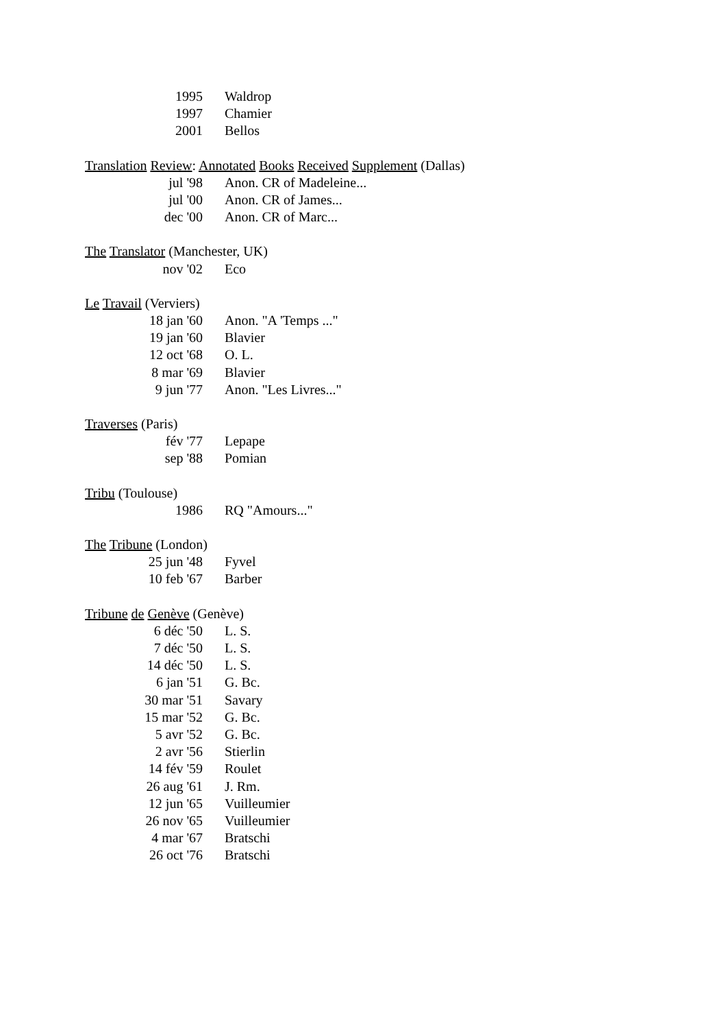| 1995 | Waldrop |
| 1997 | Chamier |
| 2001 | Bellos |
Translation Review: Annotated Books Received Supplement (Dallas)
| jul '98 | Anon. CR of Madeleine... |
| jul '00 | Anon. CR of James... |
| dec '00 | Anon. CR of Marc... |
The Translator (Manchester, UK)
| nov '02 | Eco |
Le Travail (Verviers)
| 18 jan '60 | Anon. "A 'Temps ..." |
| 19 jan '60 | Blavier |
| 12 oct '68 | O. L. |
| 8 mar '69 | Blavier |
| 9 jun '77 | Anon. "Les Livres..." |
Traverses (Paris)
| fév '77 | Lepape |
| sep '88 | Pomian |
Tribu (Toulouse)
| 1986 | RQ "Amours..." |
The Tribune (London)
| 25 jun '48 | Fyvel |
| 10 feb '67 | Barber |
Tribune de Genève (Genève)
| 6 déc '50 | L. S. |
| 7 déc '50 | L. S. |
| 14 déc '50 | L. S. |
| 6 jan '51 | G. Bc. |
| 30 mar '51 | Savary |
| 15 mar '52 | G. Bc. |
| 5 avr '52 | G. Bc. |
| 2 avr '56 | Stierlin |
| 14 fév '59 | Roulet |
| 26 aug '61 | J. Rm. |
| 12 jun '65 | Vuilleumier |
| 26 nov '65 | Vuilleumier |
| 4 mar '67 | Bratschi |
| 26 oct '76 | Bratschi |